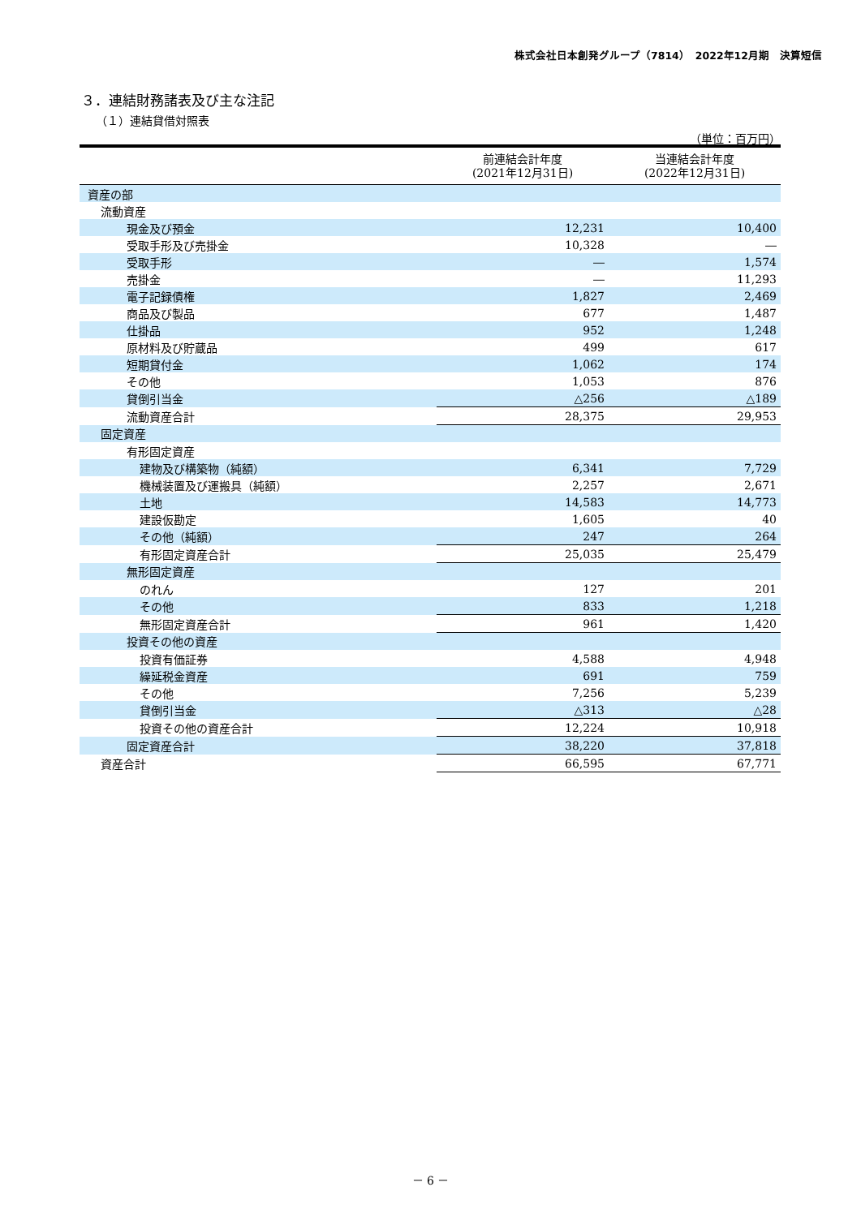株式会社日本創発グループ（7814）　2022年12月期　決算短信
３．連結財務諸表及び主な注記
（１）連結貸借対照表
（単位：百万円）
| | 前連結会計年度 (2021年12月31日) | 当連結会計年度 (2022年12月31日) |
| --- | --- | --- |
| 資産の部 | | |
| 流動資産 | | |
| 現金及び預金 | 12,231 | 10,400 |
| 受取手形及び売掛金 | 10,328 | ― |
| 受取手形 | ― | 1,574 |
| 売掛金 | ― | 11,293 |
| 電子記録債権 | 1,827 | 2,469 |
| 商品及び製品 | 677 | 1,487 |
| 仕掛品 | 952 | 1,248 |
| 原材料及び貯蔵品 | 499 | 617 |
| 短期貸付金 | 1,062 | 174 |
| その他 | 1,053 | 876 |
| 貸倒引当金 | △256 | △189 |
| 流動資産合計 | 28,375 | 29,953 |
| 固定資産 | | |
| 有形固定資産 | | |
| 建物及び構築物（純額） | 6,341 | 7,729 |
| 機械装置及び運搬具（純額） | 2,257 | 2,671 |
| 土地 | 14,583 | 14,773 |
| 建設仮勘定 | 1,605 | 40 |
| その他（純額） | 247 | 264 |
| 有形固定資産合計 | 25,035 | 25,479 |
| 無形固定資産 | | |
| のれん | 127 | 201 |
| その他 | 833 | 1,218 |
| 無形固定資産合計 | 961 | 1,420 |
| 投資その他の資産 | | |
| 投資有価証券 | 4,588 | 4,948 |
| 繰延税金資産 | 691 | 759 |
| その他 | 7,256 | 5,239 |
| 貸倒引当金 | △313 | △28 |
| 投資その他の資産合計 | 12,224 | 10,918 |
| 固定資産合計 | 38,220 | 37,818 |
| 資産合計 | 66,595 | 67,771 |
－ 6 －